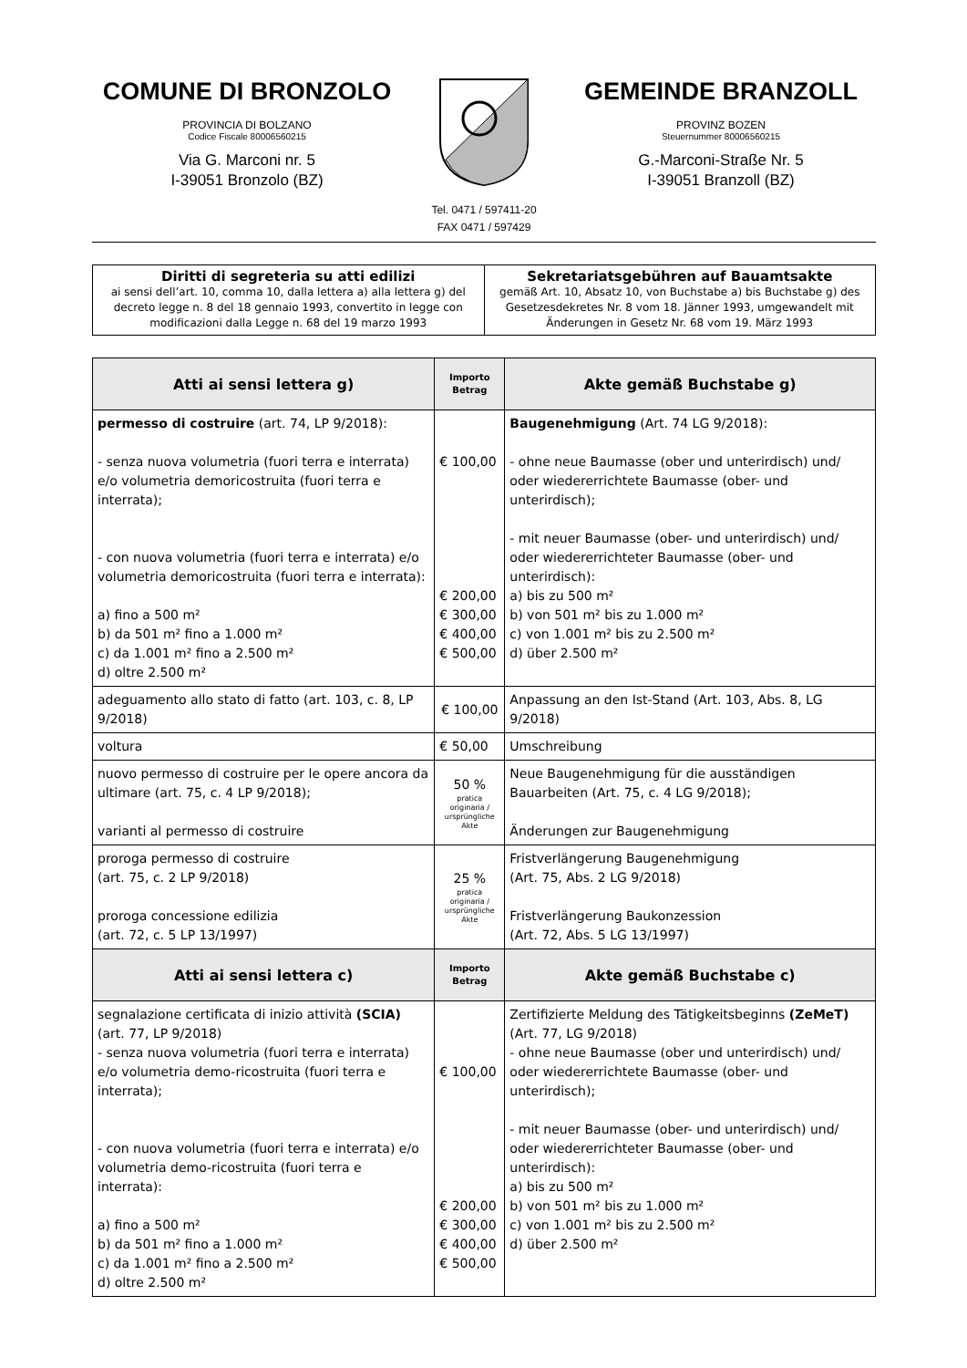COMUNE DI BRONZOLO
PROVINCIA DI BOLZANO
Codice Fiscale 80006560215
Via G. Marconi nr. 5
I-39051 Bronzolo (BZ)
GEMEINDE BRANZOLL
PROVINZ BOZEN
Steuernummer 80006560215
G.-Marconi-Straße Nr. 5
I-39051 Branzoll (BZ)
Tel. 0471 / 597411-20
FAX 0471 / 597429
| Diritti di segreteria su atti edilizi ai sensi dell’art. 10, comma 10, dalla lettera a) alla lettera g) del decreto legge n. 8 del 18 gennaio 1993, convertito in legge con modificazioni dalla Legge n. 68 del 19 marzo 1993 | Sekretariatsgebühren auf Bauamtsakte gemäß Art. 10, Absatz 10, von Buchstabe a) bis Buchstabe g) des Gesetzesdekretes Nr. 8 vom 18. Jänner 1993, umgewandelt mit Änderungen in Gesetz Nr. 68 vom 19. März 1993 |
| Atti ai sensi lettera g) | Importo Betrag | Akte gemäß Buchstabe g) |
| --- | --- | --- |
| permesso di costruire (art. 74, LP 9/2018): - senza nuova volumetria (fuori terra e interrata) e/o volumetria demoricostruita (fuori terra e interrata); - con nuova volumetria (fuori terra e interrata) e/o volumetria demoricostruita (fuori terra e interrata): a) fino a 500 m² b) da 501 m² fino a 1.000 m² c) da 1.001 m² fino a 2.500 m² d) oltre 2.500 m² | € 100,00 € 200,00 € 300,00 € 400,00 € 500,00 | Baugenehmigung (Art. 74 LG 9/2018): - ohne neue Baumasse (ober und unterirdisch) und/ oder wiedererrichtete Baumasse (ober- und unterirdisch); - mit neuer Baumasse (ober- und unterirdisch) und/ oder wiedererrichteter Baumasse (ober- und unterirdisch): a) bis zu 500 m² b) von 501 m² bis zu 1.000 m² c) von 1.001 m² bis zu 2.500 m² d) über 2.500 m² |
| adeguamento allo stato di fatto (art. 103, c. 8, LP 9/2018) | € 100,00 | Anpassung an den Ist-Stand (Art. 103, Abs. 8, LG 9/2018) |
| voltura | € 50,00 | Umschreibung |
| nuovo permesso di costruire per le opere ancora da ultimare (art. 75, c. 4 LP 9/2018); varianti al permesso di costruire | 50 % pratica originaria / ursprüngliche Akte | Neue Baugenehmigung für die ausständigen Bauarbeiten (Art. 75, c. 4 LG 9/2018); Änderungen zur Baugenehmigung |
| proroga permesso di costruire (art. 75, c. 2 LP 9/2018) proroga concessione edilizia (art. 72, c. 5 LP 13/1997) | 25 % pratica originaria / ursprüngliche Akte | Fristverlängerung Baugenehmigung (Art. 75, Abs. 2 LG 9/2018) Fristverlängerung Baukonzession (Art. 72, Abs. 5 LG 13/1997) |
| Atti ai sensi lettera c) | Importo Betrag | Akte gemäß Buchstabe c) |
| segnalazione certificata di inizio attività (SCIA) (art. 77, LP 9/2018) - senza nuova volumetria (fuori terra e interrata) e/o volumetria demo-ricostruita (fuori terra e interrata); - con nuova volumetria (fuori terra e interrata) e/o volumetria demo-ricostruita (fuori terra e interrata): a) fino a 500 m² b) da 501 m² fino a 1.000 m² c) da 1.001 m² fino a 2.500 m² d) oltre 2.500 m² | € 100,00 € 200,00 € 300,00 € 400,00 € 500,00 | Zertifizierte Meldung des Tätigkeitsbeginns (ZeMeT) (Art. 77, LG 9/2018) - ohne neue Baumasse (ober und unterirdisch) und/ oder wiedererrichtete Baumasse (ober- und unterirdisch); - mit neuer Baumasse (ober- und unterirdisch) und/ oder wiedererrichteter Baumasse (ober- und unterirdisch): a) bis zu 500 m² b) von 501 m² bis zu 1.000 m² c) von 1.001 m² bis zu 2.500 m² d) über 2.500 m² |